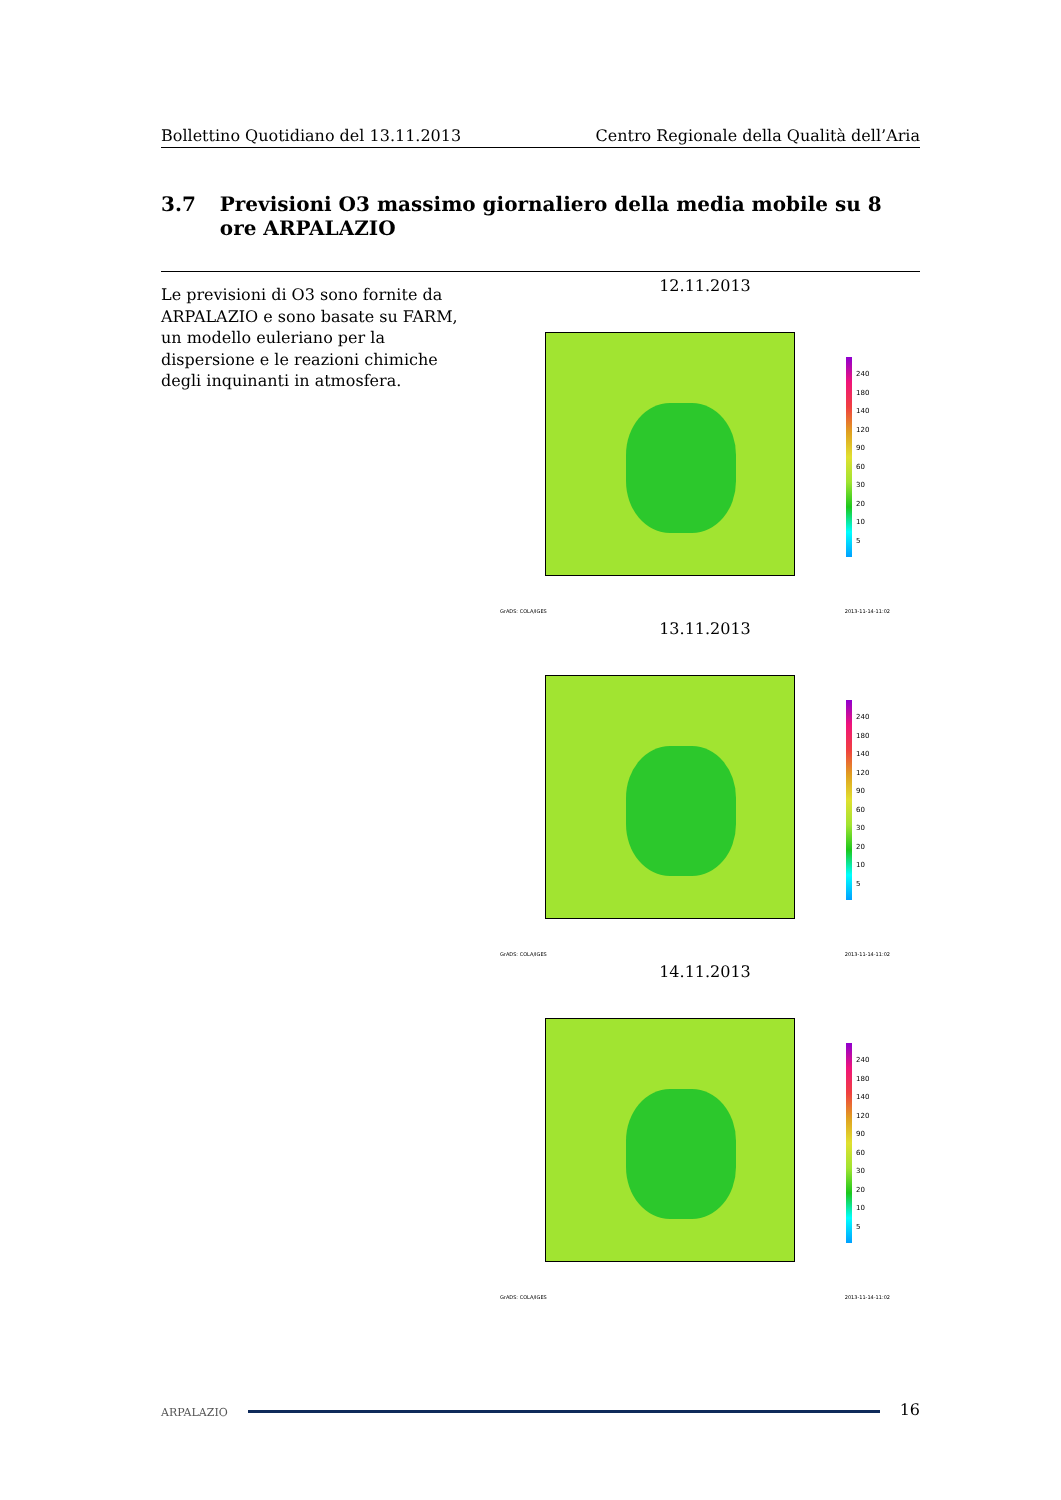Bollettino Quotidiano del 13.11.2013 Centro Regionale della Qualità dell’Aria
3.7 Previsioni O3 massimo giornaliero della media mobile su 8 ore ARPALAZIO
Le previsioni di O3 sono fornite da ARPALAZIO e sono basate su FARM, un modello euleriano per la dispersione e le reazioni chimiche degli inquinanti in atmosfera.
12.11.2013
240
180
140
120
90
60
30
20
10
5
GrADS: COLA/IGES 2013-11-14-11:02
13.11.2013
240
180
140
120
90
60
30
20
10
5
GrADS: COLA/IGES 2013-11-14-11:02
14.11.2013
240
180
140
120
90
60
30
20
10
5
GrADS: COLA/IGES 2013-11-14-11:02
ARPALAZIO 16